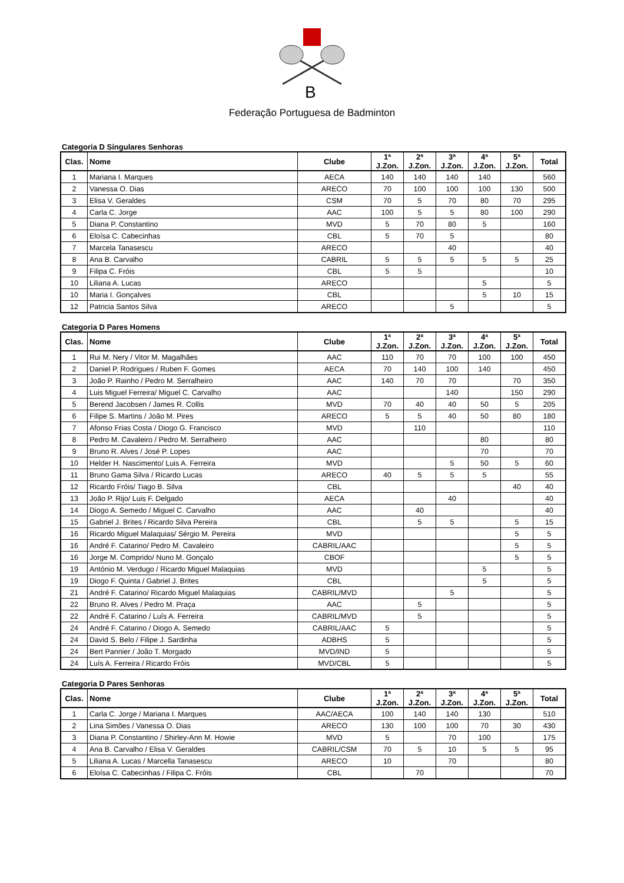B
Federação Portuguesa de Badminton
Categoria D Singulares Senhoras
| Clas. | Nome | Clube | 1ª J.Zon. | 2ª J.Zon. | 3ª J.Zon. | 4ª J.Zon. | 5ª J.Zon. | Total |
| --- | --- | --- | --- | --- | --- | --- | --- | --- |
| 1 | Mariana I. Marques | AECA | 140 | 140 | 140 | 140 | | 560 |
| 2 | Vanessa O. Dias | ARECO | 70 | 100 | 100 | 100 | 130 | 500 |
| 3 | Elisa V. Geraldes | CSM | 70 | 5 | 70 | 80 | 70 | 295 |
| 4 | Carla C. Jorge | AAC | 100 | 5 | 5 | 80 | 100 | 290 |
| 5 | Diana P. Constantino | MVD | 5 | 70 | 80 | 5 | | 160 |
| 6 | Eloísa C. Cabecinhas | CBL | 5 | 70 | 5 | | | 80 |
| 7 | Marcela Tanasescu | ARECO | | | 40 | | | 40 |
| 8 | Ana B. Carvalho | CABRIL | 5 | 5 | 5 | 5 | 5 | 25 |
| 9 | Filipa C. Fróis | CBL | 5 | 5 | | | | 10 |
| 10 | Liliana A. Lucas | ARECO | | | | 5 | | 5 |
| 10 | Maria I. Gonçalves | CBL | | | | 5 | 10 | 15 |
| 12 | Patricia Santos Silva | ARECO | | | 5 | | | 5 |
Categoria D Pares Homens
| Clas. | Nome | Clube | 1ª J.Zon. | 2ª J.Zon. | 3ª J.Zon. | 4ª J.Zon. | 5ª J.Zon. | Total |
| --- | --- | --- | --- | --- | --- | --- | --- | --- |
| 1 | Rui M. Nery / Vitor M. Magalhães | AAC | 110 | 70 | 70 | 100 | 100 | 450 |
| 2 | Daniel P. Rodrigues / Ruben F. Gomes | AECA | 70 | 140 | 100 | 140 | | 450 |
| 3 | João P. Rainho / Pedro M. Serralheiro | AAC | 140 | 70 | 70 | | 70 | 350 |
| 4 | Luis Miguel Ferreira/ Miguel C. Carvalho | AAC | | | 140 | | 150 | 290 |
| 5 | Berend Jacobsen / James R. Collis | MVD | 70 | 40 | 40 | 50 | 5 | 205 |
| 6 | Filipe S. Martins / João M. Pires | ARECO | 5 | 5 | 40 | 50 | 80 | 180 |
| 7 | Afonso Frias Costa / Diogo G. Francisco | MVD | | 110 | | | | 110 |
| 8 | Pedro M. Cavaleiro / Pedro M. Serralheiro | AAC | | | | 80 | | 80 |
| 9 | Bruno R. Alves / José P. Lopes | AAC | | | | 70 | | 70 |
| 10 | Helder H. Nascimento/ Luis A. Ferreira | MVD | | | 5 | 50 | 5 | 60 |
| 11 | Bruno Gama Silva / Ricardo Lucas | ARECO | 40 | 5 | 5 | 5 | | 55 |
| 12 | Ricardo Fróis/ Tiago B. Silva | CBL | | | | | 40 | 40 |
| 13 | João P. Rijo/ Luis F. Delgado | AECA | | | 40 | | | 40 |
| 14 | Diogo A. Semedo / Miguel C. Carvalho | AAC | | 40 | | | | 40 |
| 15 | Gabriel J. Brites / Ricardo Silva Pereira | CBL | | 5 | 5 | | 5 | 15 |
| 16 | Ricardo Miguel Malaquias/ Sérgio M. Pereira | MVD | | | | | 5 | 5 |
| 16 | André F. Catarino/ Pedro M. Cavaleiro | CABRIL/AAC | | | | | 5 | 5 |
| 16 | Jorge M. Comprido/ Nuno M. Gonçalo | CBOF | | | | | 5 | 5 |
| 19 | António M. Verdugo / Ricardo Miguel Malaquias | MVD | | | | 5 | | 5 |
| 19 | Diogo F. Quinta / Gabriel J. Brites | CBL | | | | 5 | | 5 |
| 21 | André F. Catarino/ Ricardo Miguel Malaquias | CABRIL/MVD | | | 5 | | | 5 |
| 22 | Bruno R. Alves / Pedro M. Praça | AAC | | 5 | | | | 5 |
| 22 | André F. Catarino / Luís A. Ferreira | CABRIL/MVD | | 5 | | | | 5 |
| 24 | André F. Catarino / Diogo A. Semedo | CABRIL/AAC | 5 | | | | | 5 |
| 24 | David S. Belo / Filipe J. Sardinha | ADBHS | 5 | | | | | 5 |
| 24 | Bert Pannier / João T. Morgado | MVD/IND | 5 | | | | | 5 |
| 24 | Luís A. Ferreira / Ricardo Fróis | MVD/CBL | 5 | | | | | 5 |
Categoria D Pares Senhoras
| Clas. | Nome | Clube | 1ª J.Zon. | 2ª J.Zon. | 3ª J.Zon. | 4ª J.Zon. | 5ª J.Zon. | Total |
| --- | --- | --- | --- | --- | --- | --- | --- | --- |
| 1 | Carla C. Jorge / Mariana I. Marques | AAC/AECA | 100 | 140 | 140 | 130 | | 510 |
| 2 | Lina Simões / Vanessa O. Dias | ARECO | 130 | 100 | 100 | 70 | 30 | 430 |
| 3 | Diana P. Constantino / Shirley-Ann M. Howie | MVD | 5 | | 70 | 100 | | 175 |
| 4 | Ana B. Carvalho / Elisa V. Geraldes | CABRIL/CSM | 70 | 5 | 10 | 5 | 5 | 95 |
| 5 | Liliana A. Lucas / Marcella Tanasescu | ARECO | 10 | | 70 | | | 80 |
| 6 | Eloísa C. Cabecinhas / Filipa C. Fróis | CBL | | 70 | | | | 70 |